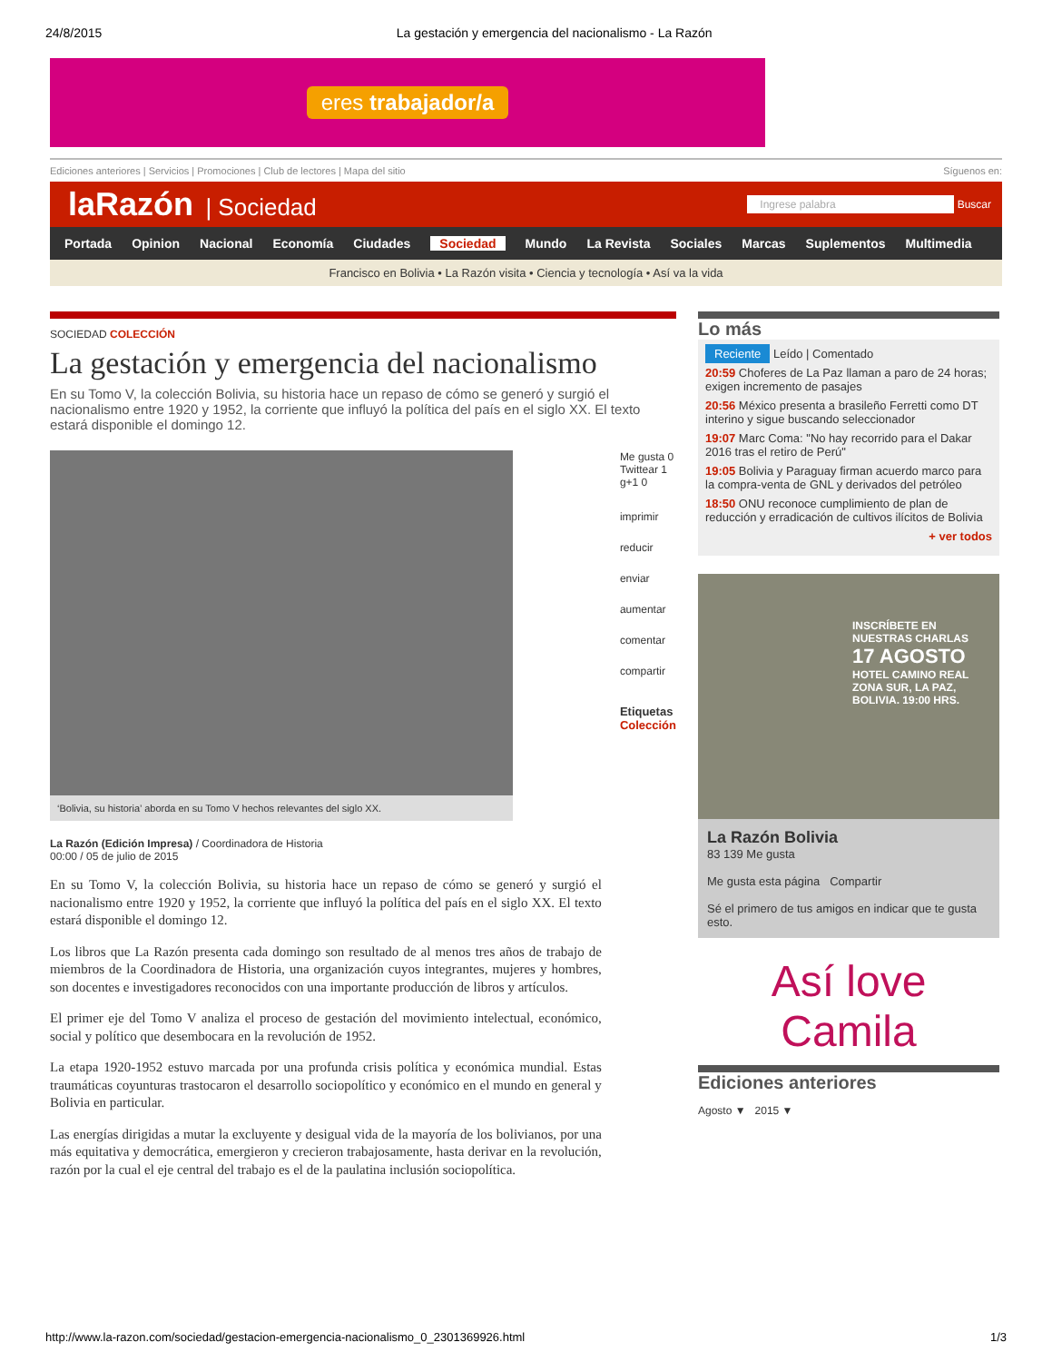24/8/2015 La gestación y emergencia del nacionalismo - La Razón
eres trabajador/a
Ediciones anteriores | Servicios | Promociones | Club de lectores | Mapa del sitio Síguenos en:
laRazón | Sociedad
Ingrese palabra Buscar
Portada Opinion Nacional Economía Ciudades Sociedad Mundo La Revista Sociales Marcas Suplementos Multimedia
Francisco en Bolivia • La Razón visita • Ciencia y tecnología • Así va la vida
SOCIEDAD COLECCIÓN
La gestación y emergencia del nacionalismo
En su Tomo V, la colección Bolivia, su historia hace un repaso de cómo se generó y surgió el nacionalismo entre 1920 y 1952, la corriente que influyó la política del país en el siglo XX. El texto estará disponible el domingo 12.
‘Bolivia, su historia’ aborda en su Tomo V hechos relevantes del siglo XX.
La Razón (Edición Impresa) / Coordinadora de Historia
00:00 / 05 de julio de 2015
En su Tomo V, la colección Bolivia, su historia hace un repaso de cómo se generó y surgió el nacionalismo entre 1920 y 1952, la corriente que influyó la política del país en el siglo XX. El texto estará disponible el domingo 12.
Los libros que La Razón presenta cada domingo son resultado de al menos tres años de trabajo de miembros de la Coordinadora de Historia, una organización cuyos integrantes, mujeres y hombres, son docentes e investigadores reconocidos con una importante producción de libros y artículos.
El primer eje del Tomo V analiza el proceso de gestación del movimiento intelectual, económico, social y político que desembocara en la revolución de 1952.
La etapa 1920-1952 estuvo marcada por una profunda crisis política y económica mundial. Estas traumáticas coyunturas trastocaron el desarrollo sociopolítico y económico en el mundo en general y Bolivia en particular.
Las energías dirigidas a mutar la excluyente y desigual vida de la mayoría de los bolivianos, por una más equitativa y democrática, emergieron y crecieron trabajosamente, hasta derivar en la revolución, razón por la cual el eje central del trabajo es el de la paulatina inclusión sociopolítica.
Me gusta 0
Twittear 1
g+1 0
imprimir reducir
enviar aumentar
comentar compartir
Etiquetas
Colección
Lo más
Reciente Leído | Comentado
20:59 Choferes de La Paz llaman a paro de 24 horas; exigen incremento de pasajes
20:56 México presenta a brasileño Ferretti como DT interino y sigue buscando seleccionador
19:07 Marc Coma: "No hay recorrido para el Dakar 2016 tras el retiro de Perú"
19:05 Bolivia y Paraguay firman acuerdo marco para la compra-venta de GNL y derivados del petróleo
18:50 ONU reconoce cumplimiento de plan de reducción y erradicación de cultivos ilícitos de Bolivia
+ ver todos
INSCRÍBETE EN NUESTRAS CHARLAS
17 AGOSTO
HOTEL CAMINO REAL ZONA SUR, LA PAZ, BOLIVIA. 19:00 HRS.
La Razón Bolivia
83 139 Me gusta
Me gusta esta página Compartir
Sé el primero de tus amigos en indicar que te gusta esto.
Así love Camila
Ediciones anteriores
Agosto ▼ 2015 ▼
http://www.la-razon.com/sociedad/gestacion-emergencia-nacionalismo_0_2301369926.html 1/3